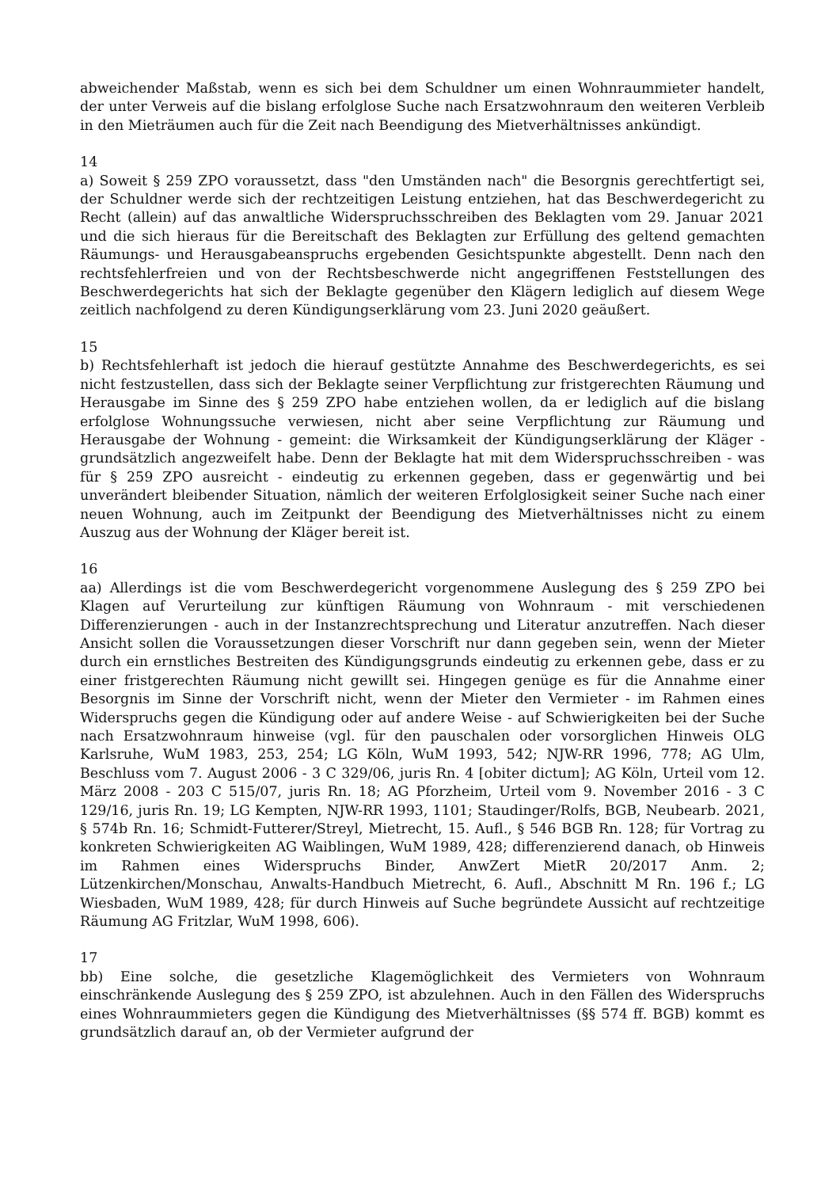abweichender Maßstab, wenn es sich bei dem Schuldner um einen Wohnraummieter handelt, der unter Verweis auf die bislang erfolglose Suche nach Ersatzwohnraum den weiteren Verbleib in den Mieträumen auch für die Zeit nach Beendigung des Mietverhältnisses ankündigt.
14
a) Soweit § 259 ZPO voraussetzt, dass "den Umständen nach" die Besorgnis gerechtfertigt sei, der Schuldner werde sich der rechtzeitigen Leistung entziehen, hat das Beschwerdegericht zu Recht (allein) auf das anwaltliche Widerspruchsschreiben des Beklagten vom 29. Januar 2021 und die sich hieraus für die Bereitschaft des Beklagten zur Erfüllung des geltend gemachten Räumungs- und Herausgabeanspruchs ergebenden Gesichtspunkte abgestellt. Denn nach den rechtsfehlerfreien und von der Rechtsbeschwerde nicht angegriffenen Feststellungen des Beschwerdegerichts hat sich der Beklagte gegenüber den Klägern lediglich auf diesem Wege zeitlich nachfolgend zu deren Kündigungserklärung vom 23. Juni 2020 geäußert.
15
b) Rechtsfehlerhaft ist jedoch die hierauf gestützte Annahme des Beschwerdegerichts, es sei nicht festzustellen, dass sich der Beklagte seiner Verpflichtung zur fristgerechten Räumung und Herausgabe im Sinne des § 259 ZPO habe entziehen wollen, da er lediglich auf die bislang erfolglose Wohnungssuche verwiesen, nicht aber seine Verpflichtung zur Räumung und Herausgabe der Wohnung - gemeint: die Wirksamkeit der Kündigungserklärung der Kläger - grundsätzlich angezweifelt habe. Denn der Beklagte hat mit dem Widerspruchsschreiben - was für § 259 ZPO ausreicht - eindeutig zu erkennen gegeben, dass er gegenwärtig und bei unverändert bleibender Situation, nämlich der weiteren Erfolglosigkeit seiner Suche nach einer neuen Wohnung, auch im Zeitpunkt der Beendigung des Mietverhältnisses nicht zu einem Auszug aus der Wohnung der Kläger bereit ist.
16
aa) Allerdings ist die vom Beschwerdegericht vorgenommene Auslegung des § 259 ZPO bei Klagen auf Verurteilung zur künftigen Räumung von Wohnraum - mit verschiedenen Differenzierungen - auch in der Instanzrechtsprechung und Literatur anzutreffen. Nach dieser Ansicht sollen die Voraussetzungen dieser Vorschrift nur dann gegeben sein, wenn der Mieter durch ein ernstliches Bestreiten des Kündigungsgrunds eindeutig zu erkennen gebe, dass er zu einer fristgerechten Räumung nicht gewillt sei. Hingegen genüge es für die Annahme einer Besorgnis im Sinne der Vorschrift nicht, wenn der Mieter den Vermieter - im Rahmen eines Widerspruchs gegen die Kündigung oder auf andere Weise - auf Schwierigkeiten bei der Suche nach Ersatzwohnraum hinweise (vgl. für den pauschalen oder vorsorglichen Hinweis OLG Karlsruhe, WuM 1983, 253, 254; LG Köln, WuM 1993, 542; NJW-RR 1996, 778; AG Ulm, Beschluss vom 7. August 2006 - 3 C 329/06, juris Rn. 4 [obiter dictum]; AG Köln, Urteil vom 12. März 2008 - 203 C 515/07, juris Rn. 18; AG Pforzheim, Urteil vom 9. November 2016 - 3 C 129/16, juris Rn. 19; LG Kempten, NJW-RR 1993, 1101; Staudinger/Rolfs, BGB, Neubearb. 2021, § 574b Rn. 16; Schmidt-Futterer/Streyl, Mietrecht, 15. Aufl., § 546 BGB Rn. 128; für Vortrag zu konkreten Schwierigkeiten AG Waiblingen, WuM 1989, 428; differenzierend danach, ob Hinweis im Rahmen eines Widerspruchs Binder, AnwZert MietR 20/2017 Anm. 2; Lützenkirchen/Monschau, Anwalts-Handbuch Mietrecht, 6. Aufl., Abschnitt M Rn. 196 f.; LG Wiesbaden, WuM 1989, 428; für durch Hinweis auf Suche begründete Aussicht auf rechtzeitige Räumung AG Fritzlar, WuM 1998, 606).
17
bb) Eine solche, die gesetzliche Klagemöglichkeit des Vermieters von Wohnraum einschränkende Auslegung des § 259 ZPO, ist abzulehnen. Auch in den Fällen des Widerspruchs eines Wohnraummieters gegen die Kündigung des Mietverhältnisses (§§ 574 ff. BGB) kommt es grundsätzlich darauf an, ob der Vermieter aufgrund der